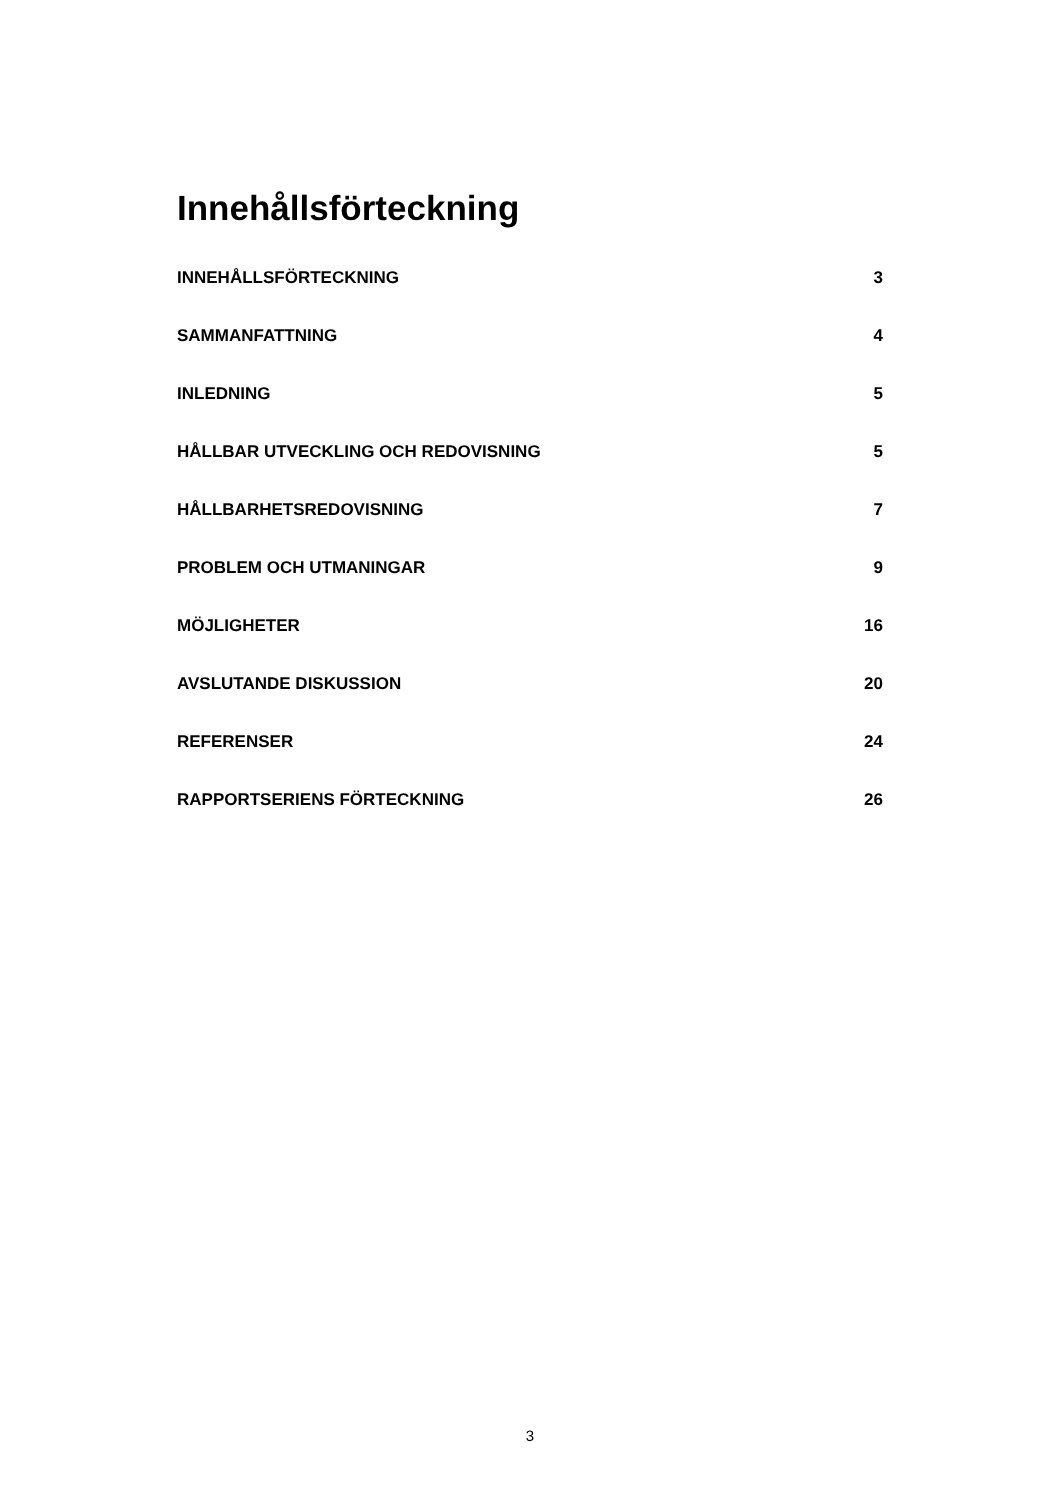Innehållsförteckning
INNEHÅLLSFÖRTECKNING 3
SAMMANFATTNING 4
INLEDNING 5
HÅLLBAR UTVECKLING OCH REDOVISNING 5
HÅLLBARHETSREDOVISNING 7
PROBLEM OCH UTMANINGAR 9
MÖJLIGHETER 16
AVSLUTANDE DISKUSSION 20
REFERENSER 24
RAPPORTSERIENS FÖRTECKNING 26
3